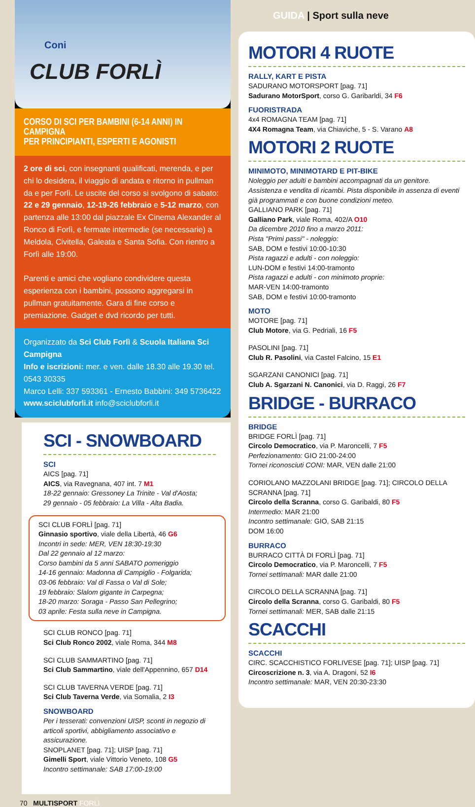Coni
CLUB FORLÌ
CORSO DI SCI PER BAMBINI (6-14 ANNI) IN CAMPIGNA
PER PRINCIPIANTI, ESPERTI E AGONISTI
2 ore di sci, con insegnanti qualificati, merenda, e per chi lo desidera, il viaggio di andata e ritorno in pullman da e per Forlì. Le uscite del corso si svolgono di sabato: 22 e 29 gennaio, 12-19-26 febbraio e 5-12 marzo, con partenza alle 13:00 dal piazzale Ex Cinema Alexander al Ronco di Forlì, e fermate intermedie (se necessarie) a Meldola, Civitella, Galeata e Santa Sofia. Con rientro a Forlì alle 19:00.
Parenti e amici che vogliano condividere questa esperienza con i bambini, possono aggregarsi in pullman gratuitamente. Gara di fine corso e premiazione. Gadget e dvd ricordo per tutti.
Organizzato da Sci Club Forlì & Scuola Italiana Sci Campigna
Info e iscrizioni: mer. e ven. dalle 18.30 alle 19.30 tel. 0543 30335
Marco Lelli: 337 593361 - Ernesto Babbini: 349 5736422
www.sciclubforli.it info@sciclubforli.it
SCI - SNOWBOARD
SCI
AICS [pag. 71]
AICS, via Ravegnana, 407 int. 7 M1
18-22 gennaio: Gressoney La Trinite - Val d'Aosta;
29 gennaio - 05 febbraio: La Villa - Alta Badia.
SCI CLUB FORLÌ [pag. 71]
Ginnasio sportivo, viale della Libertà, 46 G6
Incontri in sede: MER, VEN 18:30-19:30
Dal 22 gennaio al 12 marzo:
Corso bambini da 5 anni SABATO pomeriggio
14-16 gennaio: Madonna di Campiglio - Folgarida;
03-06 febbraio: Val di Fassa o Val di Sole;
19 febbraio: Slalom gigante in Carpegna;
18-20 marzo: Soraga - Passo San Pellegrino;
03 aprile: Festa sulla neve in Campigna.
SCI CLUB RONCO [pag. 71]
Sci Club Ronco 2002, viale Roma, 344 M8
SCI CLUB SAMMARTINO [pag. 71]
Sci Club Sammartino, viale dell'Appennino, 657 D14
SCI CLUB TAVERNA VERDE [pag. 71]
Sci Club Taverna Verde, via Somalia, 2 I3
SNOWBOARD
Per i tesserati: convenzioni UISP, sconti in negozio di articoli sportivi, abbigliamento associativo e assicurazione.
SNOPLANET [pag. 71]; UISP [pag. 71]
Gimelli Sport, viale Vittorio Veneto, 108 G5
Incontro settimanale: SAB 17:00-19:00
70 MULTISPORT FORLì
GUIDA | Sport sulla neve
MOTORI 4 RUOTE
RALLY, KART E PISTA
SADURANO MOTORSPORT [pag. 71]
Sadurano MotorSport, corso G. Garibarldi, 34 F6
FUORISTRADA
4x4 ROMAGNA TEAM [pag. 71]
4X4 Romagna Team, via Chiaviche, 5 - S. Varano A8
MOTORI 2 RUOTE
MINIMOTO, MINIMOTARD E PIT-BIKE
Noleggio per adulti e bambini accompagnati da un genitore. Assistenza e vendita di ricambi. Pista disponibile in assenza di eventi già programmati e con buone condizioni meteo.
GALLIANO PARK [pag. 71]
Galliano Park, viale Roma, 402/A O10
Da dicembre 2010 fino a marzo 2011:
Pista "Primi passi" - noleggio:
SAB, DOM e festivi 10:00-10:30
Pista ragazzi e adulti - con noleggio:
LUN-DOM e festivi 14:00-tramonto
Pista ragazzi e adulti - con minimoto proprie:
MAR-VEN 14:00-tramonto
SAB, DOM e festivi 10:00-tramonto
MOTO
MOTORE [pag. 71]
Club Motore, via G. Pedriali, 16 F5
PASOLINI [pag. 71]
Club R. Pasolini, via Castel Falcino, 15 E1
SGARZANI CANONICI [pag. 71]
Club A. Sgarzani N. Canonici, via D. Raggi, 26 F7
BRIDGE - BURRACO
BRIDGE
BRIDGE FORLÌ [pag. 71]
Circolo Democratico, via P. Maroncelli, 7 F5
Perfezionamento: GIO 21:00-24:00
Tornei riconosciuti CONI: MAR, VEN dalle 21:00
CORIOLANO MAZZOLANI BRIDGE [pag. 71]; CIRCOLO DELLA SCRANNA [pag. 71]
Circolo della Scranna, corso G. Garibaldi, 80 F5
Intermedio: MAR 21:00
Incontro settimanale: GIO, SAB 21:15
DOM 16:00
BURRACO
BURRACO CITTÀ DI FORLÌ [pag. 71]
Circolo Democratico, via P. Maroncelli, 7 F5
Tornei settimanali: MAR dalle 21:00
CIRCOLO DELLA SCRANNA [pag. 71]
Circolo della Scranna, corso G. Garibaldi, 80 F5
Tornei settimanali: MER, SAB dalle 21:15
SCACCHI
SCACCHI
CIRC. SCACCHISTICO FORLIVESE [pag. 71]; UISP [pag. 71]
Circoscrizione n. 3, via A. Dragoni, 52 I6
Incontro settimanale: MAR, VEN 20:30-23:30